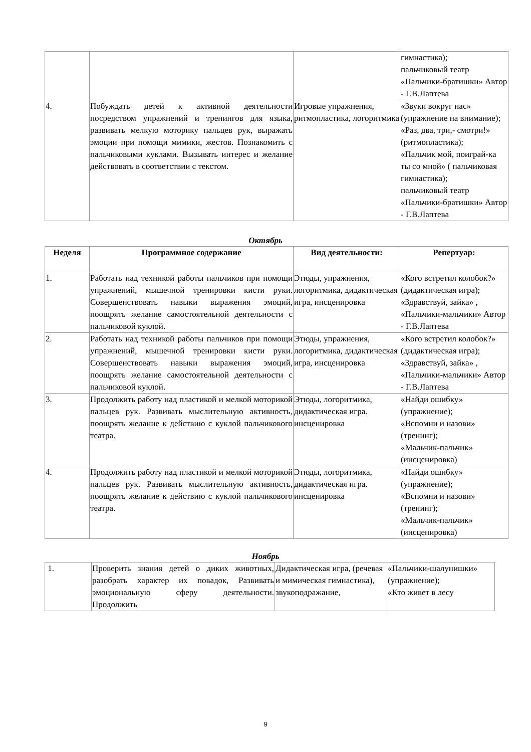| | | | гимнастика); пальчиковый театр «Пальчики-братишки» Автор - Г.В.Лаптева |
| 4. | Побуждать детей к активной деятельности посредством упражнений и тренингов для языка, развивать мелкую моторику пальцев рук, выражать эмоции при помощи мимики, жестов. Познакомить с пальчиковыми куклами. Вызывать интерес и желание действовать в соответствии с текстом. | Игровые упражнения, ритмопластика, логоритмика | «Звуки вокруг нас» (упражнение на внимание); «Раз, два, три,- смотри!» (ритмопластика); «Пальчик мой, поиграй-ка ты со мной» ( пальчиковая гимнастика); пальчиковый театр «Пальчики-братишки» Автор - Г.В.Лаптева |
Октябрь
| Неделя | Программное содержание | Вид деятельности: | Репертуар: |
| --- | --- | --- | --- |
| 1. | Работать над техникой работы пальчиков при помощи упражнений, мышечной тренировки кисти руки. Совершенствовать навыки выражения эмоций, поощрять желание самостоятельной деятельности с пальчиковой куклой. | Этюды, упражнения, логоритмика, дидактическая игра, инсценировка | «Кого встретил колобок?» (дидактическая игра); «Здравствуй, зайка» , «Пальчики-мальчики» Автор - Г.В.Лаптева |
| 2. | Работать над техникой работы пальчиков при помощи упражнений, мышечной тренировки кисти руки. Совершенствовать навыки выражения эмоций, поощрять желание самостоятельной деятельности с пальчиковой куклой. | Этюды, упражнения, логоритмика, дидактическая игра, инсценировка | «Кого встретил колобок?» (дидактическая игра); «Здравствуй, зайка» , «Пальчики-мальчики» Автор - Г.В.Лаптева |
| 3. | Продолжить работу над пластикой и мелкой моторикой пальцев рук. Развивать мыслительную активность, поощрять желание к действию с куклой пальчикового театра. | Этюды, логоритмика, дидактическая игра. инсценировка | «Найди ошибку» (упражнение); «Вспомни и назови» (тренинг); «Мальчик-пальчик» (инсценировка) |
| 4. | Продолжить работу над пластикой и мелкой моторикой пальцев рук. Развивать мыслительную активность, поощрять желание к действию с куклой пальчикового театра. | Этюды, логоритмика, дидактическая игра. инсценировка | «Найди ошибку» (упражнение); «Вспомни и назови» (тренинг); «Мальчик-пальчик» (инсценировка) |
Ноябрь
| 1. | Проверить знания детей о диких животных, разобрать характер их повадок, Развивать эмоциональную сферу деятельности. Продолжить | Дидактическая игра, (речевая и мимическая гимнастика), звукоподражание, | «Пальчики-шалунишки» (упражнение); «Кто живет в лесу |
9